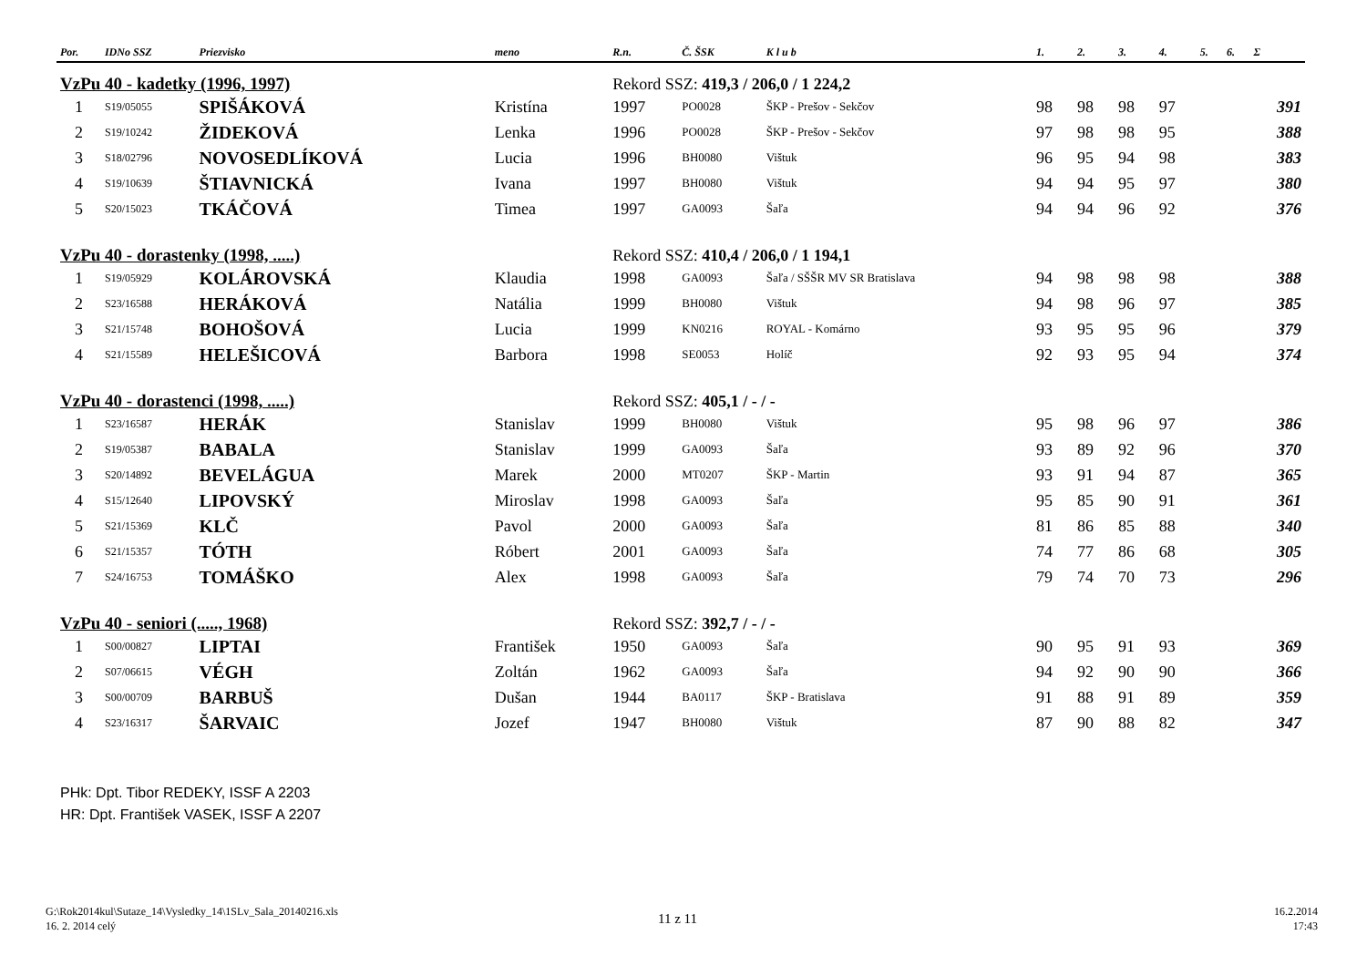| Por. | IDNo SSZ | Priezvisko | meno | R.n. | Č. ŠSK | K l u b | 1. | 2. | 3. | 4. | 5. | 6. | Σ |
| --- | --- | --- | --- | --- | --- | --- | --- | --- | --- | --- | --- | --- | --- |
| VzPu 40 - kadetky (1996, 1997) | | | | Rekord SSZ: 419,3 / 206,0 / 1 224,2 | | | | | | | | | |
| 1 | S19/05055 | SPIŠÁKOVÁ | Kristína | 1997 | PO0028 | ŠKP - Prešov - Sekčov | 98 | 98 | 98 | 97 | | | 391 |
| 2 | S19/10242 | ŽIDEKOVÁ | Lenka | 1996 | PO0028 | ŠKP - Prešov - Sekčov | 97 | 98 | 98 | 95 | | | 388 |
| 3 | S18/02796 | NOVOSEDLÍKOVÁ | Lucia | 1996 | BH0080 | Vištuk | 96 | 95 | 94 | 98 | | | 383 |
| 4 | S19/10639 | ŠTIAVNICKÁ | Ivana | 1997 | BH0080 | Vištuk | 94 | 94 | 95 | 97 | | | 380 |
| 5 | S20/15023 | TKÁČOVÁ | Timea | 1997 | GA0093 | Šaľa | 94 | 94 | 96 | 92 | | | 376 |
| VzPu 40 - dorastenky (1998, .....) | | | | Rekord SSZ: 410,4 / 206,0 / 1 194,1 | | | | | | | | | |
| 1 | S19/05929 | KOLÁROVSKÁ | Klaudia | 1998 | GA0093 | Šaľa / SŠŠR MV SR Bratislava | 94 | 98 | 98 | 98 | | | 388 |
| 2 | S23/16588 | HERÁKOVÁ | Natália | 1999 | BH0080 | Vištuk | 94 | 98 | 96 | 97 | | | 385 |
| 3 | S21/15748 | BOHOŠOVÁ | Lucia | 1999 | KN0216 | ROYAL - Komárno | 93 | 95 | 95 | 96 | | | 379 |
| 4 | S21/15589 | HELEŠICOVÁ | Barbora | 1998 | SE0053 | Holíč | 92 | 93 | 95 | 94 | | | 374 |
| VzPu 40 - dorastenci (1998, .....) | | | | Rekord SSZ: 405,1 / - / - | | | | | | | | | |
| 1 | S23/16587 | HERÁK | Stanislav | 1999 | BH0080 | Vištuk | 95 | 98 | 96 | 97 | | | 386 |
| 2 | S19/05387 | BABALA | Stanislav | 1999 | GA0093 | Šaľa | 93 | 89 | 92 | 96 | | | 370 |
| 3 | S20/14892 | BEVELÁGUA | Marek | 2000 | MT0207 | ŠKP - Martin | 93 | 91 | 94 | 87 | | | 365 |
| 4 | S15/12640 | LIPOVSKÝ | Miroslav | 1998 | GA0093 | Šaľa | 95 | 85 | 90 | 91 | | | 361 |
| 5 | S21/15369 | KLČ | Pavol | 2000 | GA0093 | Šaľa | 81 | 86 | 85 | 88 | | | 340 |
| 6 | S21/15357 | TÓTH | Róbert | 2001 | GA0093 | Šaľa | 74 | 77 | 86 | 68 | | | 305 |
| 7 | S24/16753 | TOMÁŠKO | Alex | 1998 | GA0093 | Šaľa | 79 | 74 | 70 | 73 | | | 296 |
| VzPu 40 - seniori (....., 1968) | | | | Rekord SSZ: 392,7 / - / - | | | | | | | | | |
| 1 | S00/00827 | LIPTAI | František | 1950 | GA0093 | Šaľa | 90 | 95 | 91 | 93 | | | 369 |
| 2 | S07/06615 | VÉGH | Zoltán | 1962 | GA0093 | Šaľa | 94 | 92 | 90 | 90 | | | 366 |
| 3 | S00/00709 | BARBUŠ | Dušan | 1944 | BA0117 | ŠKP - Bratislava | 91 | 88 | 91 | 89 | | | 359 |
| 4 | S23/16317 | ŠARVAIC | Jozef | 1947 | BH0080 | Vištuk | 87 | 90 | 88 | 82 | | | 347 |
PHk: Dpt. Tibor REDEKY, ISSF A 2203
HR: Dpt. František VASEK, ISSF A 2207
G:\Rok2014kul\Sutaze_14\Vysledky_14\1SLv_Sala_20140216.xls
16. 2. 2014 celý
11 z 11
16.2.2014
17:43